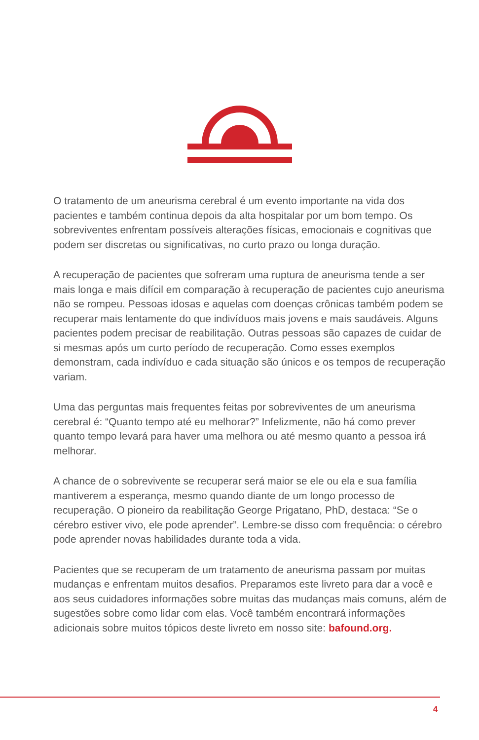O tratamento de um aneurisma cerebral é um evento importante na vida dos pacientes e também continua depois da alta hospitalar por um bom tempo. Os sobreviventes enfrentam possíveis alterações físicas, emocionais e cognitivas que podem ser discretas ou significativas, no curto prazo ou longa duração.
A recuperação de pacientes que sofreram uma ruptura de aneurisma tende a ser mais longa e mais difícil em comparação à recuperação de pacientes cujo aneurisma não se rompeu. Pessoas idosas e aquelas com doenças crônicas também podem se recuperar mais lentamente do que indivíduos mais jovens e mais saudáveis. Alguns pacientes podem precisar de reabilitação. Outras pessoas são capazes de cuidar de si mesmas após um curto período de recuperação. Como esses exemplos demonstram, cada indivíduo e cada situação são únicos e os tempos de recuperação variam.
Uma das perguntas mais frequentes feitas por sobreviventes de um aneurisma cerebral é: “Quanto tempo até eu melhorar?” Infelizmente, não há como prever quanto tempo levará para haver uma melhora ou até mesmo quanto a pessoa irá melhorar.
A chance de o sobrevivente se recuperar será maior se ele ou ela e sua família mantiverem a esperança, mesmo quando diante de um longo processo de recuperação. O pioneiro da reabilitação George Prigatano, PhD, destaca: “Se o cérebro estiver vivo, ele pode aprender”. Lembre-se disso com frequência: o cérebro pode aprender novas habilidades durante toda a vida.
Pacientes que se recuperam de um tratamento de aneurisma passam por muitas mudanças e enfrentam muitos desafios. Preparamos este livreto para dar a você e aos seus cuidadores informações sobre muitas das mudanças mais comuns, além de sugestões sobre como lidar com elas. Você também encontrará informações adicionais sobre muitos tópicos deste livreto em nosso site: bafound.org.
4